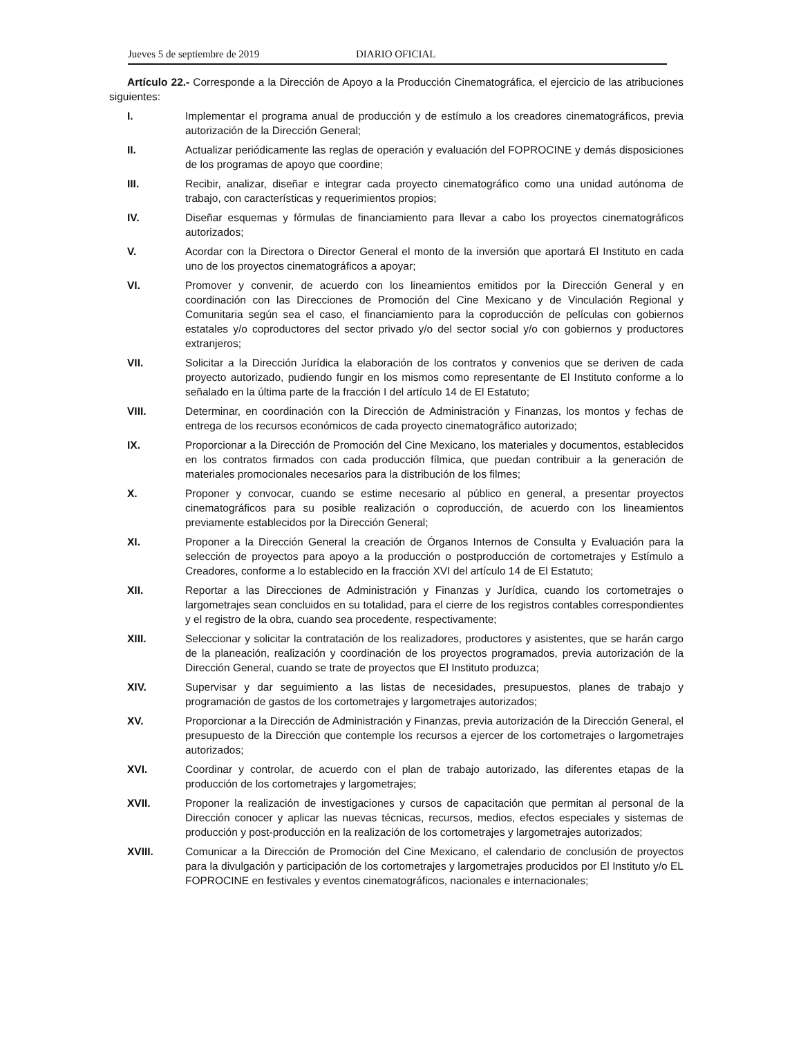Jueves 5 de septiembre de 2019 DIARIO OFICIAL
Artículo 22.- Corresponde a la Dirección de Apoyo a la Producción Cinematográfica, el ejercicio de las atribuciones siguientes:
I. Implementar el programa anual de producción y de estímulo a los creadores cinematográficos, previa autorización de la Dirección General;
II. Actualizar periódicamente las reglas de operación y evaluación del FOPROCINE y demás disposiciones de los programas de apoyo que coordine;
III. Recibir, analizar, diseñar e integrar cada proyecto cinematográfico como una unidad autónoma de trabajo, con características y requerimientos propios;
IV. Diseñar esquemas y fórmulas de financiamiento para llevar a cabo los proyectos cinematográficos autorizados;
V. Acordar con la Directora o Director General el monto de la inversión que aportará El Instituto en cada uno de los proyectos cinematográficos a apoyar;
VI. Promover y convenir, de acuerdo con los lineamientos emitidos por la Dirección General y en coordinación con las Direcciones de Promoción del Cine Mexicano y de Vinculación Regional y Comunitaria según sea el caso, el financiamiento para la coproducción de películas con gobiernos estatales y/o coproductores del sector privado y/o del sector social y/o con gobiernos y productores extranjeros;
VII. Solicitar a la Dirección Jurídica la elaboración de los contratos y convenios que se deriven de cada proyecto autorizado, pudiendo fungir en los mismos como representante de El Instituto conforme a lo señalado en la última parte de la fracción I del artículo 14 de El Estatuto;
VIII. Determinar, en coordinación con la Dirección de Administración y Finanzas, los montos y fechas de entrega de los recursos económicos de cada proyecto cinematográfico autorizado;
IX. Proporcionar a la Dirección de Promoción del Cine Mexicano, los materiales y documentos, establecidos en los contratos firmados con cada producción fílmica, que puedan contribuir a la generación de materiales promocionales necesarios para la distribución de los filmes;
X. Proponer y convocar, cuando se estime necesario al público en general, a presentar proyectos cinematográficos para su posible realización o coproducción, de acuerdo con los lineamientos previamente establecidos por la Dirección General;
XI. Proponer a la Dirección General la creación de Órganos Internos de Consulta y Evaluación para la selección de proyectos para apoyo a la producción o postproducción de cortometrajes y Estímulo a Creadores, conforme a lo establecido en la fracción XVI del artículo 14 de El Estatuto;
XII. Reportar a las Direcciones de Administración y Finanzas y Jurídica, cuando los cortometrajes o largometrajes sean concluidos en su totalidad, para el cierre de los registros contables correspondientes y el registro de la obra, cuando sea procedente, respectivamente;
XIII. Seleccionar y solicitar la contratación de los realizadores, productores y asistentes, que se harán cargo de la planeación, realización y coordinación de los proyectos programados, previa autorización de la Dirección General, cuando se trate de proyectos que El Instituto produzca;
XIV. Supervisar y dar seguimiento a las listas de necesidades, presupuestos, planes de trabajo y programación de gastos de los cortometrajes y largometrajes autorizados;
XV. Proporcionar a la Dirección de Administración y Finanzas, previa autorización de la Dirección General, el presupuesto de la Dirección que contemple los recursos a ejercer de los cortometrajes o largometrajes autorizados;
XVI. Coordinar y controlar, de acuerdo con el plan de trabajo autorizado, las diferentes etapas de la producción de los cortometrajes y largometrajes;
XVII. Proponer la realización de investigaciones y cursos de capacitación que permitan al personal de la Dirección conocer y aplicar las nuevas técnicas, recursos, medios, efectos especiales y sistemas de producción y post-producción en la realización de los cortometrajes y largometrajes autorizados;
XVIII. Comunicar a la Dirección de Promoción del Cine Mexicano, el calendario de conclusión de proyectos para la divulgación y participación de los cortometrajes y largometrajes producidos por El Instituto y/o EL FOPROCINE en festivales y eventos cinematográficos, nacionales e internacionales;